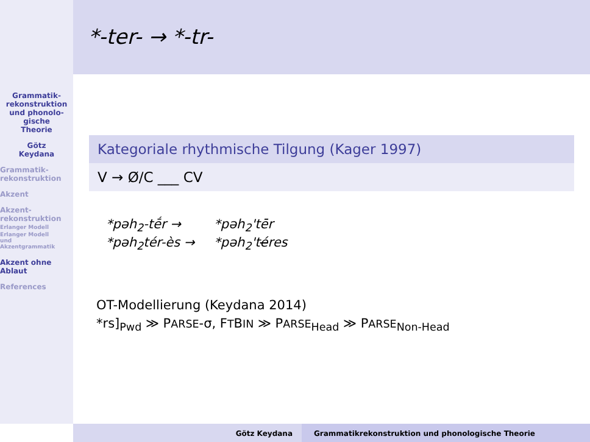Grammatik-
rekonstruktion
und phonolo-
gische
Theorie
Götz
Keydana
Grammatik-
rekonstruktion
Akzent
Akzent-
rekonstruktion
Erlanger Modell
Erlanger Modell
und
Akzentgrammatik
Akzent ohne
Ablaut
References
*-ter- → *-tr-
Kategoriale rhythmische Tilgung (Kager 1997)
V → Ø/C ___ CV
| *pəh<sub>2</sub>-tḗr → | *pəh<sub>2</sub>'tēr |
| *pəh<sub>2</sub>tér-ès → | *pəh<sub>2</sub>'t é res |
OT-Modellierung (Keydana 2014)
*rs]<sub>Pwd</sub> ≫ PARSE-σ, FTBIN ≫ PARSE<sub>Head</sub> ≫ PARSE<sub>Non-Head</sub>
Götz Keydana Grammatikrekonstruktion und phonologische Theorie